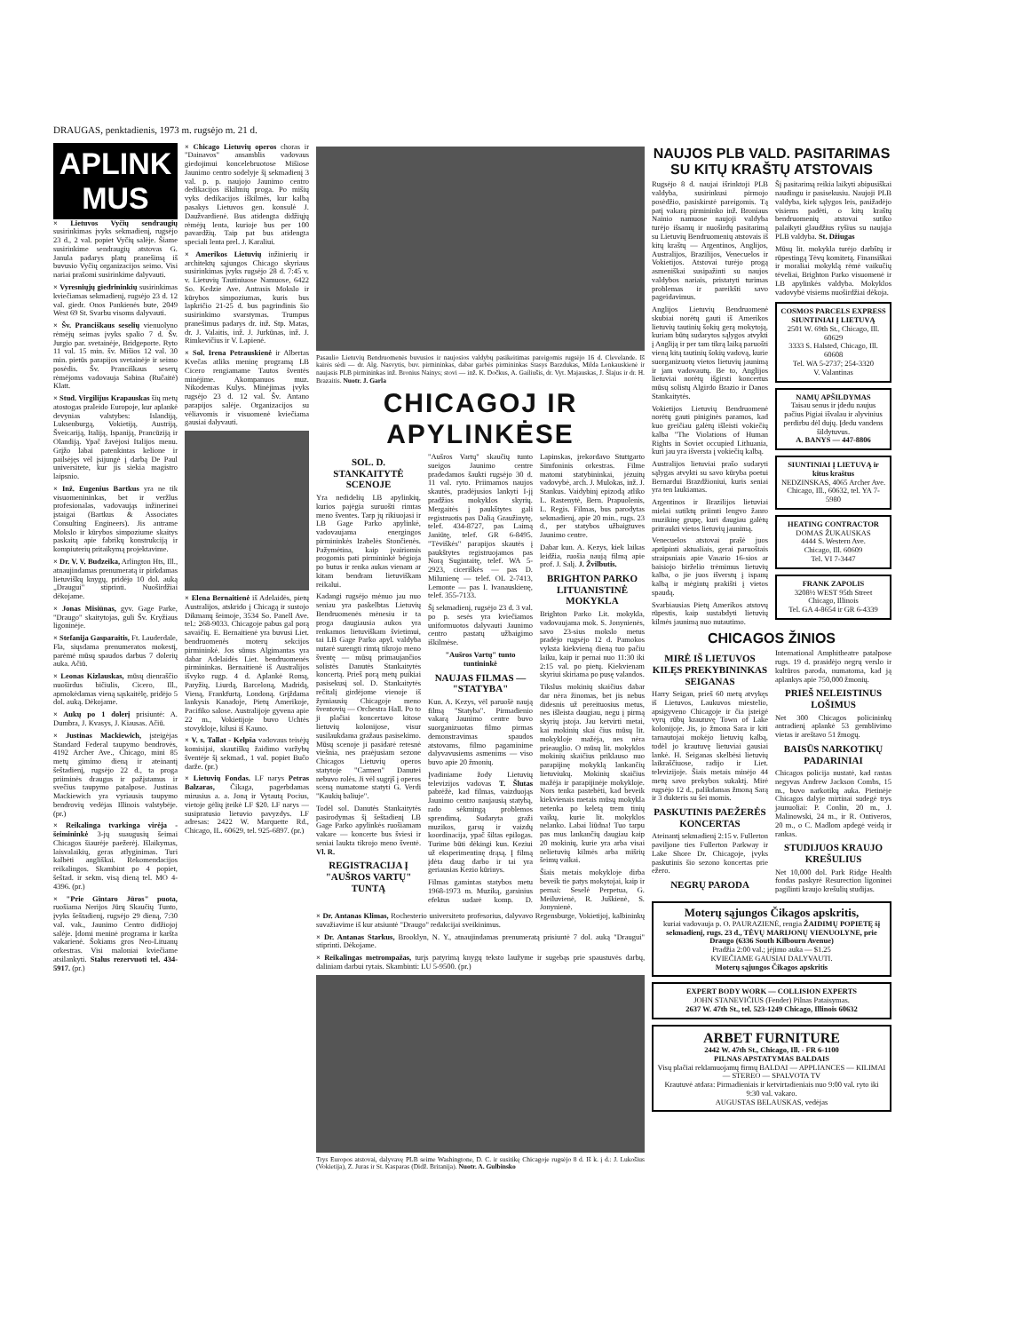DRAUGAS, penktadienis, 1973 m. rugsėjo m. 21 d.
APLINK MUS
× Lietuvos Vyčių sendraugių susirinkimas įvyks sekmadienį, rugsėjo 23 d., 2 val. popiet Vyčių salėje. Šiame susirinkime sendraugių atstovas G. Janula padarys platų pranešimą iš buvusio Vyčių organizacijos seimo. Visi nariai prašomi susirinkime dalyvauti.
× Vyresniųjų giedrininkių susirinkimas kviečiamas sekmadienį, rugsėjo 23 d. 12 val. giedr. Onos Pankienės bute, 2049 West 69 St. Svarbu visoms dalyvauti.
× Šv. Pranciškaus seselių vienuolyno rėmėjų seimas įvyks spalio 7 d. Šv. Jurgio par. svetainėje, Bridgeporte. Ryto 11 val. 15 min. šv. Mišios 12 val. 30 min. pietūs parapijos svetainėje ir seimo posėdis. Šv. Pranciškaus seserų rėmėjoms vadovauja Sabina (Ručaitė) Klatt.
× Stud. Virgilijus Krapauskas šių metų atostogas praleido Europoje, kur aplankė devynias valstybes: Islandiją, Luksenburgą, Vokietiją, Austriją, Šveicariją, Italiją, Ispaniją, Prancūziją ir Olandiją. Ypač žavėjosi Italijos menu. Grįžo labai patenkintas kelione ir pailsėjęs vėl įsijungė į darbą De Paul universitete, kur jis siekia magistro laipsnio.
× Inž. Eugenius Bartkus yra ne tik visuomenininkas, bet ir veržlus profesionalas, vadovaująs inžinerinei įstaigai (Bartkus & Associates Consulting Engineers). Jis antrame Mokslo ir kūrybos simpoziume skaitys paskaitą apie fabrikų konstrukciją ir kompiuterių pritaikymą projektavime.
× Dr. V. V. Budzeika, Arlington Hts, Ill., atnaujindamas prenumeratą ir pirkdamas lietuviškų knygų, pridėjo 10 dol. auką „Draugui" stiprinti. Nuoširdžiai dėkojame.
× Jonas Misiūnas, gyv. Gage Parke, "Draugo" skaitytojas, guli Šv. Kryžiaus ligoninėje.
× Stefanija Gasparaitis, Ft. Lauderdale, Fla, siųsdama prenumeratos mokestį, parėmė mūsų spaudos darbus 7 dolerių auka. Ačiū.
× Leonas Kizlauskas, mūsų dienraščio nuoširdus bičiulis, Cicero, Ill., apmokėdamas vieną sąskaitėlę, pridėjo 5 dol. auką. Dėkojame.
× Aukų po 1 dolerį prisiuntė: A. Dumbra, J. Kvasys, J. Kiausas. Ačiū.
× Justinas Mackiewich, įsteigėjas Standard Federal taupymo bendrovės, 4192 Archer Ave., Chicago, mini 85 metų gimimo dieną ir ateinantį šeštadienį, rugsėjo 22 d., ta proga priiminės draugus ir pažįstamus ir svečius taupymo patalpose. Justinas Mackiewich yra vyriausis taupymo bendrovių vedėjas Illinois valstybėje. (pr.)
× Reikalinga tvarkinga virėja - šeimininkė 3-jų suaugusių šeimai Chicagos šiaurėje paežerėj. Išlaikymas, laisvalaikių, geras atlyginimas. Turi kalbėti angliškai. Rekomendacijos reikalingos. Skambint po 4 popiet, šeštad. ir sekm. visą dieną tel. MO 4-4396. (pr.)
× "Prie Gintaro Jūros" puota, ruošiama Nerijos Jūrų Skaučių Tunto, įvyks šeštadienį, rugsėjo 29 dieną, 7:30 val. vak., Jaunimo Centro didžiojoj salėje. Įdomi meninė programa ir karšta vakarienė. Šokiams gros Neo-Lituanų orkestras. Visi maloniai kviečiame atsilankyti. Stalus rezervuoti tel. 434-5917. (pr.)
× Chicago Lietuvių operos choras ir "Dainavos" ansamblis vadovaus giedojimui koncelebruotose Mišiose Jaunimo centro sodelyje šį sekmadienį 3 val. p. p. naujojo Jaunimo centro dedikacijos iškilmių proga. Po mišių vyks dedikacijos iškilmės, kur kalbą pasakys Lietuvos gen. konsulė J. Daužvardienė. Bus atidengta didžiųjų rėmėjų lenta, kurioje bus per 100 pavardžių. Taip pat bus atidengta speciali lenta prel. J. Karaliui.
× Amerikos Lietuvių inžinierių ir architektų sąjungos Chicago skyriaus susirinkimas įvyks rugsėjo 28 d. 7:45 v. v. Lietuvių Tautiniuose Namuose, 6422 So. Kedzie Ave. Antrasis Mokslo ir kūrybos simpoziumas, kuris bus lapkričio 21-25 d. bus pagrindinis šio susirinkimo svarstymas. Trumpus pranešimus padarys dr. inž. Stp. Matas, dr. J. Valaitis, inž. J. Jurkūnas, inž. J. Rimkevičius ir V. Lapienė.
× Sol. Irena Petrauskienė ir Albertas Kvečas atliks meninę programą LB Cicero rengiamame Tautos šventės minėjime. Akompanuos muz. Nikodemas Kulys. Minėjimas įvyks rugsėjo 23 d. 12 val. Šv. Antano parapijos salėje. Organizacijos su vėliavomis ir visuomenė kviečiama gausiai dalyvauti.
× Elena Bernaitienė iš Adelaidės, pietų Australijos, atskrido į Chicagą ir sustojo Dikmanų šeimoje, 3534 So. Panell Ave. tel.: 268-9033. Chicagoje pabus gal porą savaičių. E. Bernaitienė yra buvusi Liet. bendruomenės moterų sekcijos pirmininkė. Jos sūnus Algimantas yra dabar Adelaidės Liet. bendruomenės pirmininkas. Bernaitienė iš Australijos išvyko rugp. 4 d. Aplankė Romą, Paryžių, Liurdą, Barceloną, Madridą, Vieną, Frankfurtą, Londoną. Grįždama lankysis Kanadoje, Pietų Amerikoje, Pacifiko salose. Australijoje gyvena apie 22 m., Vokietijoje buvo Uchtės stovykloje, kilusi iš Kauno.
× V. s. Tallat - Kelpša vadovaus teisėjų komisijai, skautiškų žaidimo varžybų šventėje šį sekmad., 1 val. popiet Bučo darže. (pr.)
× Lietuvių Fondas. LF narys Petras Balzaras, Čikaga, pagerbdamas mirusius a. a. Joną ir Vytautą Pocius, vietoje gėlių įteikė LF $20. LF narys — susipratusio lietuvio pavyzdys. LF adresas: 2422 W. Marquette Rd., Chicago, IL. 60629, tel. 925-6897. (pr.)
Pasaulio Lietuvių Bendruomenės buvusios ir naujosios valdybų pasikeitimas pareigomis rugsėjo 16 d. Clevelande. Iš kairės sėdi — dr. Alg. Nasvytis, buv. pirmininkas, dabar garbės pirmininkas Stasys Barzdukas, Milda Lenkauskienė ir naujasis PLB pirmininkas inž. Bronius Nainys; stovi — inž. K. Dočkus, A. Gailiušis, dr. Vyt. Majauskas, J. Šlajus ir dr. H. Brazaitis. Nuotr. J. Garla
CHICAGOJ IR APYLINKĖSE
SOL. D. STANKAITYTĖ SCENOJE
Yra nedidelių LB apylinkių, kurios pajėgia suruošti rimtas meno šventes. Tarp jų rikiuojasi ir LB Gage Parko apylinkė, vadovaujama energingos pirmininkės Izabelės Stončienės. Pažymėtina, kaip įvairiomis progomis pati pirmininkė bėgioja po butus ir renka aukas vienam ar kitam bendram lietuviškam reikalui.
Kadangi rugsėjo mėnuo jau nuo seniau yra paskelbtas Lietuvių Bendruomenės mėnesiu ir ta proga daugiausia aukos yra renkamos lietuviškam švietimui, tai LB Gage Parko apyl. valdyba nutarė surengti rimtą tikrojo meno šventę — mūsų primaujančios solistės Danutės Stankaitytės koncertą. Prieš porą metų puikiai pasisekusį sol. D. Stankaitytės rečitalį girdėjome vienoje iš žymiausių Chicagoje meno šventovių — Orchestra Hall. Po to ji plačiai koncertavo kitose lietuvių kolonijose, visur susilaukdama gražaus pasisekimo. Mūsų scenoje ji pasidarė retesnė viešnia, nes praėjusiam sezone Chicagos Lietuvių operos statytoje "Carmen" Danutei nebuvo rolės. Ji vėl sugrįš į operos sceną numatome statyti G. Verdi "Kaukių baliuje".
Todėl sol. Danutės Stankaitytės pasirodymas šį šeštadienį LB Gage Parko apylinkės ruošiamam vakare — koncerte bus šviesi ir seniai laukta tikrojo meno šventė. Vl. R.
REGISTRACIJA Į "AUŠROS VARTŲ" TUNTĄ
"Aušros Vartų" skaučių tunto sueigos Jaunimo centre pradedamos šaukti rugsėjo 30 d. 11 val. ryto. Priimamos naujos skautės, pradėjusios lankyti I-jį pradžios mokyklos skyrių. Mergaitės į paukštytes gali registruotis pas Dalią Graužinytę, telef. 434-8727, pas Laimą Janiūtę, telef. GR 6-8495. "Tėviškės" parapijos skautės į paukštytes registruojamos pas Norą Sugintaitę, telef. WA 5-2923, ciceriškės — pas D. Milunienę — telef. OL 2-7413, Lemonte — pas I. Ivanauskienę, telef. 355-7133.
Šį sekmadienį, rugsėjo 23 d. 3 val. po p. sesės yra kviečiamos uniformuotos dalyvauti Jaunimo centro pastatų užbaigimo iškilmėse.
"Aušros Vartų" tunto tuntininkė
NAUJAS FILMAS — "STATYBA"
Kun. A. Kezys, vėl paruošė naują filmą "Statyba". Pirmadienio vakarą Jaunimo centre buvo suorganizuotas filmo pirmas demonstravimas spaudos atstovams, filmo pagaminime dalyvavusiems asmenims — viso buvo apie 20 žmonių.
Įvadiniame žody Lietuvių televizijos vadovas T. Šlutas pabrėžė, kad filmas, vaizduojąs Jaunimo centro naujausią statybą, rado sėkmingą problemos sprendimą. Sudaryta graži muzikos, garsų ir vaizdų koordinacija, ypač šiltas epilogas. Turime būti dėkingi kun. Keziui už eksperimentinę drąsą. Į filmą įdėta daug darbo ir tai yra geriausias Kezio kūrinys.
Filmas gamintas statybos metu 1968-1973 m. Muziką, garsinius efektus sudarė komp. D. Lapinskas, įrekordavo Stuttgarto Simfoninis orkestras. Filme matomi statybininkai, jėzuitų vadovybė, arch. J. Mulokas, inž. J. Stankus. Vaidybinį epizodą atliko L. Rastenytė, Bern. Prapuolenis, L. Regis. Filmas, bus parodytas sekmadienį, apie 20 min., rugs. 23 d., per statybos užbaigtuves Jaunimo centre.
Dabar kun. A. Kezys, kiek laikas leidžia, ruošia naują filmą apie prof. J. Salį. J. Žvilbutis.
BRIGHTON PARKO LITUANISTINĖ MOKYKLA
Brighton Parko Lit. mokykla, vadovaujama mok. S. Jonynienės, savo 23-sius mokslo metus pradėjo rugsėjo 12 d. Pamokos vyksta kiekvieną dieną tuo pačiu laiku, kaip ir pernai nuo 11:30 iki 2:15 val. po pietų. Kiekvienam skyriui skiriama po pusę valandos.
Tikslus mokinių skaičius dabar dar nėra žinomas, bet jis nebus didesnis už pereituosius metus, nes išleista daugiau, negu į pirmą skyrių įstoja. Jau ketvirti metai, kai mokinių skai čius mūsų lit. mokykloje mažėja, nes nėra prieauglio. O mūsų lit. mokyklos mokinių skaičius priklauso nuo parapijinę mokyklą lankančių lietuviukų. Mokinių skaičius mažėja ir parapijinėje mokykloje. Nors tenka pastebėti, kad beveik kiekvienais metais mūsų mokykla netenka po keletą trem tinių vaikų, kurie lit. mokyklos nelanko. Labai liūdna! Tuo tarpu pas mus lankančių daugiau kaip 20 mokinių, kurie yra arba visai nelietuvių kilmės arba mišrių šeimų vaikai.
Šiais metais mokykloje dirba beveik tie patys mokytojai, kaip ir pernai: Seselė Perpetua, G. Meiluvienė, R. Juškienė, S. Jonynienė.
× Dr. Antanas Klimas, Rochesterio universiteto profesorius, dalyvavo Regensburge, Vokietijoj, kalbininkų suvažiavime iš kur atsiuntė "Draugo" redakcijai sveikinimus.
× Dr. Antanas Starkus, Brooklyn, N. Y., atnaujindamas prenumeratą prisiuntė 7 dol. auką "Draugui" stiprinti. Dėkojame.
× Reikalingas metrompažas, turįs patyrimą knygų teksto laužyme ir sugebąs prie spaustuvės darbų, daliniam darbui rytais. Skambinti: LU 5-9500. (pr.)
Trys Europos atstovai, dalyvavę PLB seime Washingtone, D. C. ir susitikę Chicagoje rugsėjo 8 d. Iš k. į d.: J. Lukošius (Vokietija), Z. Juras ir St. Kasparas (Didž. Britanija). Nuotr. A. Gulbinsko
NAUJOS PLB VALD. PASITARIMAS SU KITŲ KRAŠTŲ ATSTOVAIS
Rugsėjo 8 d. naujai išrinktoji PLB valdyba, susirinkusi pirmojo posėdžio, pasiskirstė pareigomis. Tą patį vakarą pirmininko inž. Broniaus Nainio namuose naujoji valdyba turėjo išsamų ir nuoširdų pasitarimą su Lietuvių Bendruomenių atstovais iš kitų kraštų — Argentinos, Anglijos, Australijos, Brazilijos, Venecuelos ir Vokietijos. Atstovai turėjo progą asmeniškai susipažinti su naujos valdybos nariais, pristatyti turimas problemas ir pareikšti savo pageidavimus.
Anglijos Lietuvių Bendruomenė skubiai norėtų gauti iš Amerikos lietuvių tautinių šokių gerą mokytoją, kuriam būtų sudarytos sąlygos atvykti į Angliją ir per tam tikrą laiką paruošti vieną kitą tautinių šokių vadovą, kurie suorganizuotų vietos lietuvių jaunimą ir jam vadovautų. Be to, Anglijos lietuviai norėtų išgirsti koncertus mūsų solistų Algirdo Brazio ir Danos Stankaitytės.
Vokietijos Lietuvių Bendruomenė norėtų gauti piniginės paramos, kad kuo greičiau galėtų išleisti vokiečių kalba "The Violations of Human Rights in Soviet occupied Lithuania, kuri jau yra išversta į vokiečių kalbą.
Australijos lietuviai prašo sudaryti sąlygas atvykti su savo kūryba poetui Bernardui Brazdžioniui, kuris seniai yra ten laukiamas.
Argentinos ir Brazilijos lietuviai mielai sutiktų priimti lengvo žanro muzikinę grupę, kuri daugiau galėtų pritraukti vietos lietuvių jaunimą.
Venecuelos atstovai prašė juos aprūpinti aktualiais, gerai paruoštais straipsniais apie Vasario 16-sios ar baisiojo birželio trėmimus lietuvių kalba, o jie juos išverstų į ispanų kalbą ir mėgintų prakišti į vietos spaudą.
Svarbiausias Pietų Amerikos atstovų rūpestis, kaip sustabdyti lietuvių kilmės jaunimą nuo nutautimo.
Šį pasitarimą reikia laikyti abipusiškai naudingu ir pasisekusiu. Naujoji PLB valdyba, kiek sąlygos leis, pasižadėjo visiems padėti, o kitų kraštų bendruomenių atstovai sutiko palaikyti glaudžius ryšius su naująja PLB valdyba. St. Džiugas
Mūsų lit. mokykla turėjo darbštų ir rūpestingą Tėvų komitetą. Finansiškai ir moraliai mokyklą rėmė vaikučių tėveliai, Brighton Parko visuomenė ir LB apylinkės valdyba. Mokyklos vadovybė visiems nuoširdžiai dėkoja.
COSMOS PARCELS EXPRESS
SIUNTINIAI Į LIETUVĄ
2501 W. 69th St., Chicago, Ill. 60629
3333 S. Halsted, Chicago, Ill. 60608
Tel. WA 5-2737; 254-3320
V. Valantinas
NAMŲ APŠILDYMAS
Taisau senus ir įdedu naujus pačius Pigiai išvalau ir alyvinius perdirbu dėl dujų. Įdedu vandens šildytuvus.
A. BANYS — 447-8806
SIUNTINIAI Į LIETUVĄ ir kitus kraštus
NEDZINSKAS, 4065 Archer Ave. Chicago, Ill., 60632, tel. YA 7-5980
HEATING CONTRACTOR
DOMAS ŽUKAUSKAS
4444 S. Western Ave.
Chicago, Ill. 60609
Tel. VI 7-3447
FRANK ZAPOLIS
3208½ WEST 95th Street
Chicago, Illinois
Tel. GA 4-8654 ir GR 6-4339
CHICAGOS ŽINIOS
MIRĖ IŠ LIETUVOS KILĘS PREKYBININKAS SEIGANAS
Harry Seigan, prieš 60 metų atvykęs iš Lietuvos, Laukuvos miestelio, apsigyveno Chicagoje ir čia įsteigė vyrų rūbų krautuvę Town of Lake kolonijoje. Jis, jo žmona Sara ir kiti tarnautojai mokėjo lietuvių kalbą, todėl jo krautuvę lietuviai gausiai lankė. H. Seiganas skelbėsi lietuvių laikraščiuose, radijo ir Liet. televizijoje. Šiais metais minėjo 44 metų savo prekybos sukaktį. Mirė rugsėjo 12 d., palikdamas žmoną Sarą ir 3 dukteris su šei momis.
PASKUTINIS PAEŽERĖS KONCERTAS
Ateinantį sekmadienį 2:15 v. Fullerton paviljone ties Fullerton Parkway ir Lake Shore Dr. Chicagoje, įvyks paskutinis šio sezono koncertas prie ežero.
NEGRŲ PARODA
International Amphitheatre patalpose rugs. 19 d. prasidėjo negrų verslo ir kultūros paroda, numatoma, kad ją aplankys apie 750,000 žmonių.
PRIEŠ NELEISTINUS LOŠIMUS
Net 300 Chicagos policininkų antradienį aplankė 53 gemblivimo vietas ir areštavo 51 žmogų.
BAISŪS NARKOTIKŲ PADARINIAI
Chicagos policija nustatė, kad rastas negyvas Andrew Jackson Combs, 15 m., buvo narkotikų auka. Pietinėje Chicagos dalyje mirtinai sudegė trys jaunuoliai: P. Conlin, 20 m., J. Malinowski, 24 m., ir R. Ontiveros, 20 m., o C. Madlom apdegė veidą ir rankas.
STUDIJUOS KRAUJO KREŠULIUS
Net 10,000 dol. Park Ridge Health fondas paskyrė Resurection ligoninei pagilinti kraujo krešulių studijas.
Moterų sąjungos Čikagos apskritis,
kuriai vadovauja p. O. PAURAZIENĖ, rengia ŽAIDIMŲ POPIETĘ šį sekmadienį, rugs. 23 d., TĖVŲ MARIJONŲ VIENUOLYNE, prie Draugo (6336 South Kilbourn Avenue)
Pradžia 2:00 val.; įėjimo auka — $1.25
KVIEČIAME GAUSIAI DALYVAUTI.
Moterų sąjungos Čikagos apskritis
EXPERT BODY WORK — COLLISION EXPERTS
JOHN STANEVIČIUS (Fender) Pilnas Pataisymas.
2637 W. 47th St., tel. 523-1249 Chicago, Illinois 60632
ARBET FURNITURE
2442 W. 47th St., Chicago, Ill. - FR 6-1100
PILNAS APSTATYMAS BALDAIS
Visų plačiai reklamuojamų firmų BALDAI — APPLIANCES — KILIMAI — STEREO — SPALVOTA TV
Krautuvė atdara: Pirmadieniais ir ketvirtadieniais nuo 9:00 val. ryto iki 9:30 val. vakaro.
AUGUSTAS BELAUSKAS, vedėjas